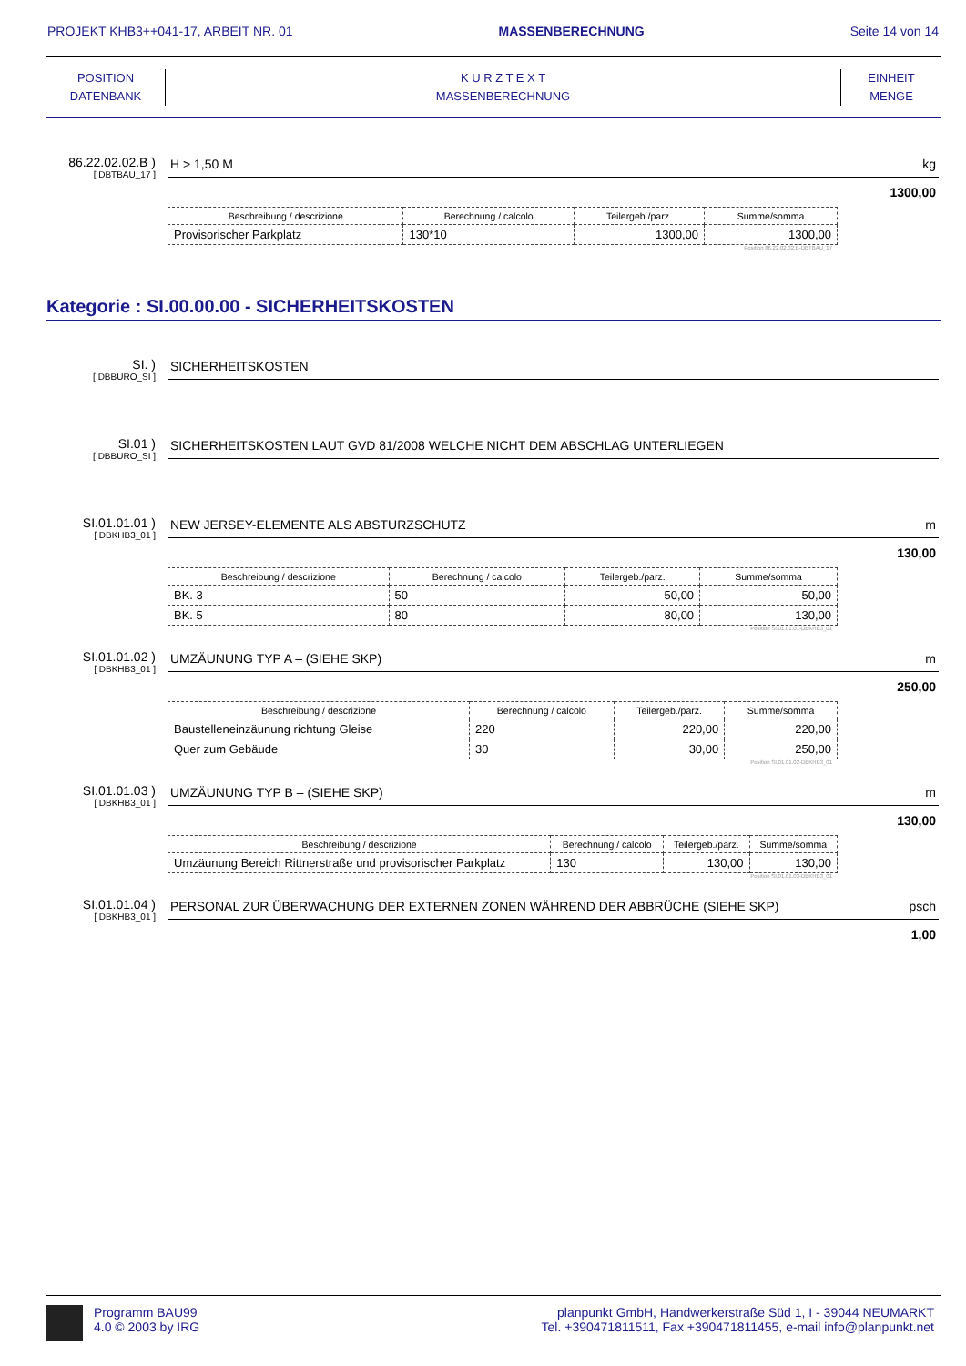PROJEKT KHB3++041-17, ARBEIT NR. 01 MASSENBERECHNUNG Seite 14 von 14
POSITION
DATENBANK
K U R Z T E X T
MASSENBERECHNUNG
EINHEIT
MENGE
86.22.02.02.B )
[ DBTBAU_17 ]
H > 1,50 M kg
1300,00
| Beschreibung / descrizione | Berechnung / calcolo | Teilergeb./parz. | Summe/somma |
| --- | --- | --- | --- |
| Provisorischer Parkplatz | 130*10 | 1300,00 | 1300,00 |
Position 86.22.02.02.B-DBTBAU_17
Kategorie : SI.00.00.00 - SICHERHEITSKOSTEN
SI. )
[ DBBURO_SI ]
SICHERHEITSKOSTEN
SI.01 )
[ DBBURO_SI ]
SICHERHEITSKOSTEN LAUT GVD 81/2008 WELCHE NICHT DEM ABSCHLAG UNTERLIEGEN
SI.01.01.01 )
[ DBKHB3_01 ]
NEW JERSEY-ELEMENTE ALS ABSTURZSCHUTZ m
130,00
| Beschreibung / descrizione | Berechnung / calcolo | Teilergeb./parz. | Summe/somma |
| --- | --- | --- | --- |
| BK. 3 | 50 | 50,00 | 50,00 |
| BK. 5 | 80 | 80,00 | 130,00 |
Position SI.01.01.01-DBKHB3_01
SI.01.01.02 )
[ DBKHB3_01 ]
UMZÄUNUNG TYP A – (SIEHE SKP) m
250,00
| Beschreibung / descrizione | Berechnung / calcolo | Teilergeb./parz. | Summe/somma |
| --- | --- | --- | --- |
| Baustelleneinzäunung richtung Gleise | 220 | 220,00 | 220,00 |
| Quer zum Gebäude | 30 | 30,00 | 250,00 |
Position SI.01.01.02-DBKHB3_01
SI.01.01.03 )
[ DBKHB3_01 ]
UMZÄUNUNG TYP B – (SIEHE SKP) m
130,00
| Beschreibung / descrizione | Berechnung / calcolo | Teilergeb./parz. | Summe/somma |
| --- | --- | --- | --- |
| Umzäunung Bereich Rittnerstraße und provisorischer Parkplatz | 130 | 130,00 | 130,00 |
Position SI.01.01.03-DBKHB3_01
SI.01.01.04 )
[ DBKHB3_01 ]
PERSONAL ZUR ÜBERWACHUNG DER EXTERNEN ZONEN WÄHREND DER ABBRÜCHE (SIEHE SKP) psch
1,00
Programm BAU99
4.0 © 2003 by IRG
planpunkt GmbH, Handwerkerstraße Süd 1, I - 39044 NEUMARKT
Tel. +390471811511, Fax +390471811455, e-mail info@planpunkt.net